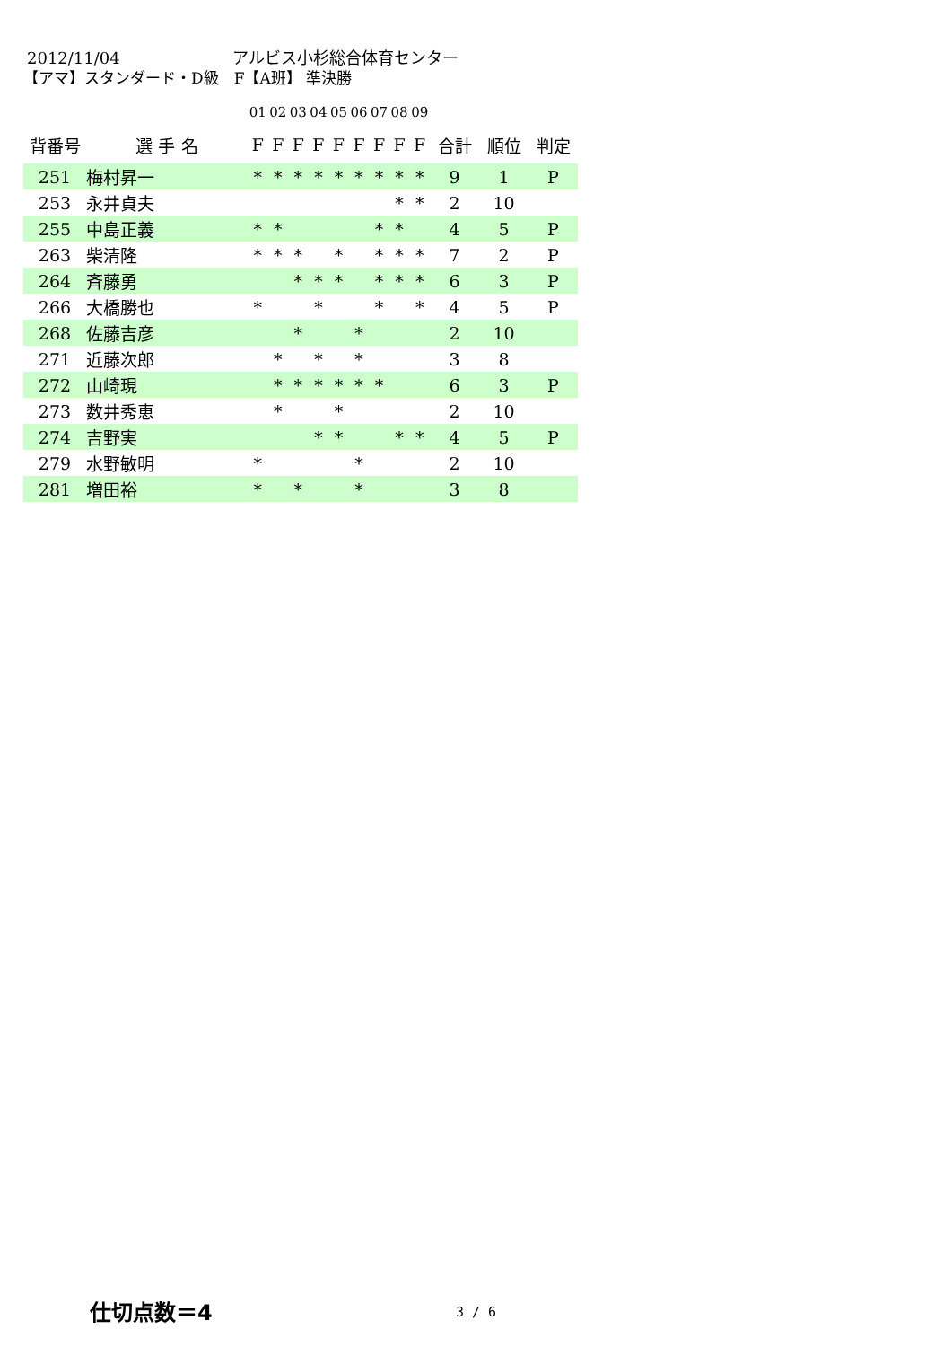2012/11/04 アルビス小杉総合体育センター
【アマ】スタンダード・D級　F【A班】 準決勝
| | | 01 | 02 | 03 | 04 | 05 | 06 | 07 | 08 | 09 | | | |
| --- | --- | --- | --- | --- | --- | --- | --- | --- | --- | --- | --- | --- | --- |
| 背番号 | 選 手 名 | F | F | F | F | F | F | F | F | F | 合計 | 順位 | 判定 |
| 251 | 梅村昇一 | * | * | * | * | * | * | * | * | * | 9 | 1 | P |
| 253 | 永井貞夫 | | | | | | | | * | * | 2 | 10 | |
| 255 | 中島正義 | * | * | | | | | * | * | | 4 | 5 | P |
| 263 | 柴清隆 | * | * | * | | * | | * | * | * | 7 | 2 | P |
| 264 | 斉藤勇 | | | * | * | * | | * | * | * | 6 | 3 | P |
| 266 | 大橋勝也 | * | | | * | | | * | | * | 4 | 5 | P |
| 268 | 佐藤吉彦 | | | * | | | * | | | | 2 | 10 | |
| 271 | 近藤次郎 | | * | | * | | * | | | | 3 | 8 | |
| 272 | 山崎現 | | * | * | * | * | * | * | | | 6 | 3 | P |
| 273 | 数井秀恵 | | * | | | * | | | | | 2 | 10 | |
| 274 | 吉野実 | | | | * | * | | | * | * | 4 | 5 | P |
| 279 | 水野敏明 | * | | | | | * | | | | 2 | 10 | |
| 281 | 増田裕 | * | | * | | | * | | | | 3 | 8 | |
仕切点数＝4 3 / 6